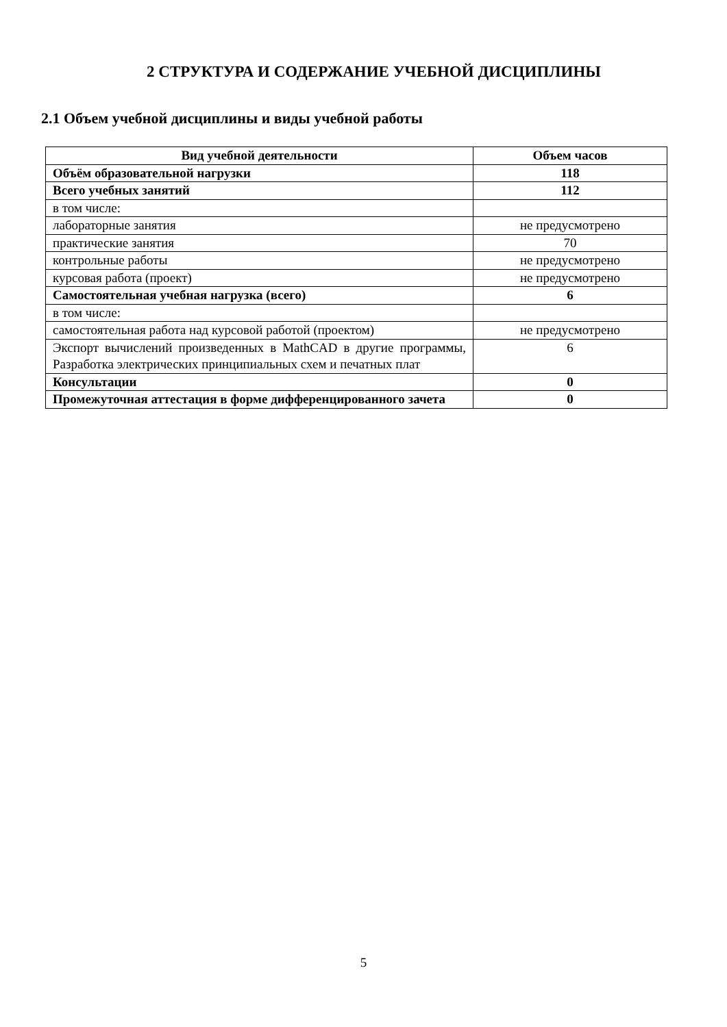2 СТРУКТУРА И СОДЕРЖАНИЕ УЧЕБНОЙ ДИСЦИПЛИНЫ
2.1 Объем учебной дисциплины и виды учебной работы
| Вид учебной деятельности | Объем часов |
| --- | --- |
| Объём образовательной нагрузки | 118 |
| Всего учебных занятий | 112 |
| в том числе: | |
| лабораторные занятия | не предусмотрено |
| практические занятия | 70 |
| контрольные работы | не предусмотрено |
| курсовая работа (проект) | не предусмотрено |
| Самостоятельная учебная нагрузка (всего) | 6 |
| в том числе: | |
| самостоятельная работа над курсовой работой (проектом) | не предусмотрено |
| Экспорт вычислений произведенных в MathCAD в другие программы, Разработка электрических принципиальных схем и печатных плат | 6 |
| Консультации | 0 |
| Промежуточная аттестация в форме дифференцированного зачета | 0 |
5